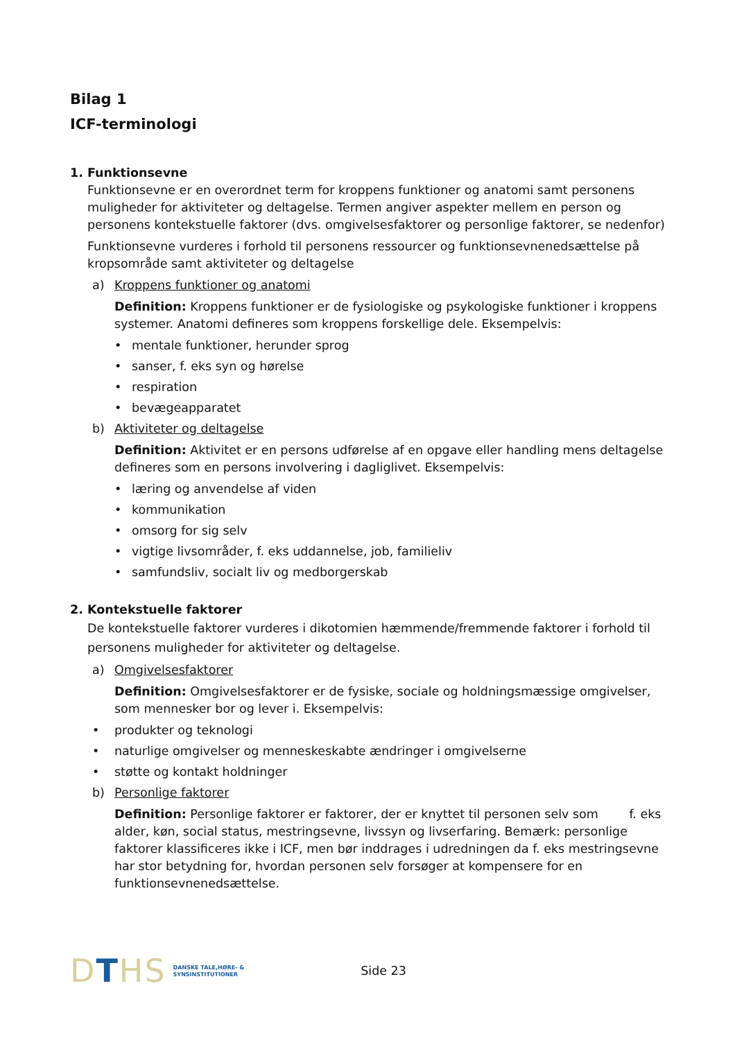Bilag 1
ICF-terminologi
1. Funktionsevne
Funktionsevne er en overordnet term for kroppens funktioner og anatomi samt personens muligheder for aktiviteter og deltagelse. Termen angiver aspekter mellem en person og personens kontekstuelle faktorer (dvs. omgivelsesfaktorer og personlige faktorer, se nedenfor)
Funktionsevne vurderes i forhold til personens ressourcer og funktionsevnenedsættelse på kropsområde samt aktiviteter og deltagelse
a) Kroppens funktioner og anatomi
Definition: Kroppens funktioner er de fysiologiske og psykologiske funktioner i kroppens systemer. Anatomi defineres som kroppens forskellige dele. Eksempelvis:
• mentale funktioner, herunder sprog
• sanser, f. eks syn og hørelse
• respiration
• bevægeapparatet
b) Aktiviteter og deltagelse
Definition: Aktivitet er en persons udførelse af en opgave eller handling mens deltagelse defineres som en persons involvering i dagliglivet. Eksempelvis:
• læring og anvendelse af viden
• kommunikation
• omsorg for sig selv
• vigtige livsområder, f. eks uddannelse, job, familieliv
• samfundsliv, socialt liv og medborgerskab
2. Kontekstuelle faktorer
De kontekstuelle faktorer vurderes i dikotomien hæmmende/fremmende faktorer i forhold til personens muligheder for aktiviteter og deltagelse.
a) Omgivelsesfaktorer
Definition: Omgivelsesfaktorer er de fysiske, sociale og holdningsmæssige omgivelser, som mennesker bor og lever i. Eksempelvis:
• produkter og teknologi
• naturlige omgivelser og menneskeskabte ændringer i omgivelserne
• støtte og kontakt holdninger
b) Personlige faktorer
Definition: Personlige faktorer er faktorer, der er knyttet til personen selv som f. eks alder, køn, social status, mestringsevne, livssyn og livserfaring. Bemærk: personlige faktorer klassificeres ikke i ICF, men bør inddrages i udredningen da f. eks mestringsevne har stor betydning for, hvordan personen selv forsøger at kompensere for en funktionsevnenedsættelse.
DTHS
DANSKE TALE,HØRE- &
SYNSINSTITUTIONER
Side 23